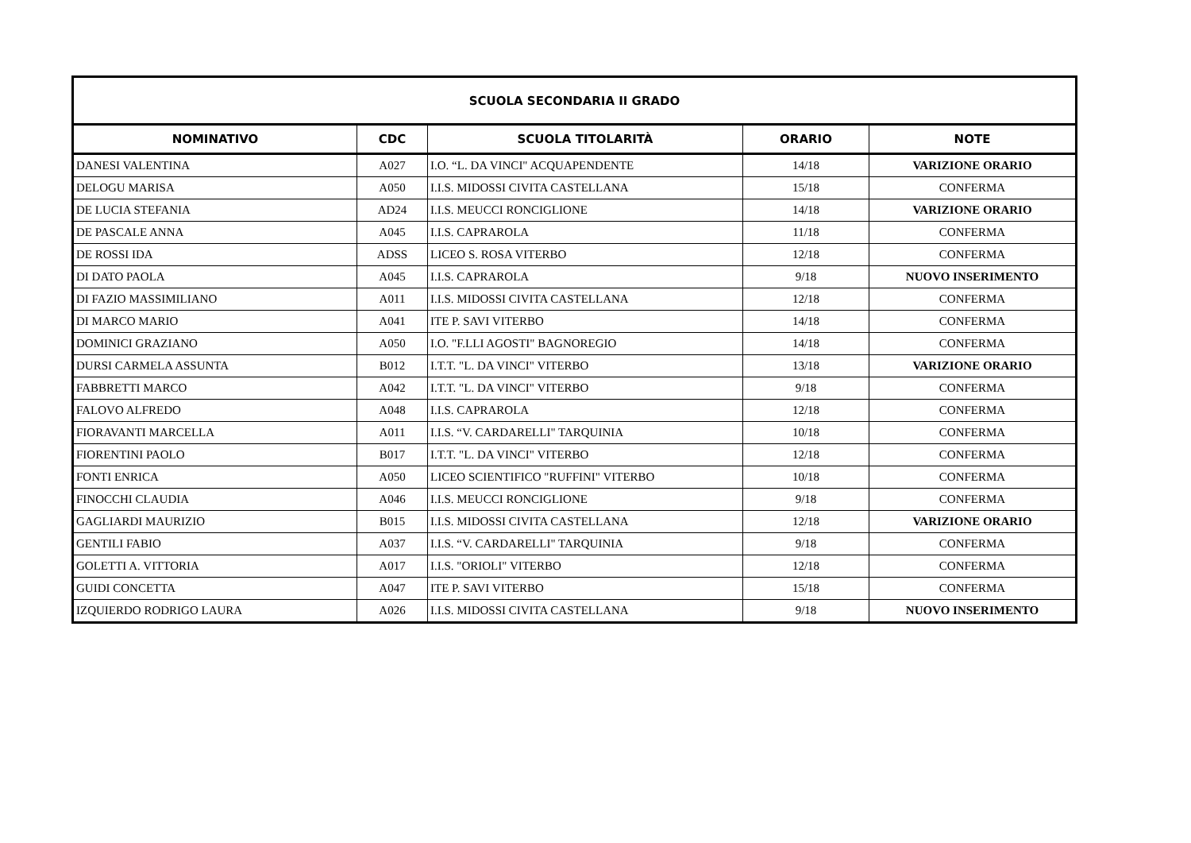| SCUOLA SECONDARIA II GRADO | | | | |
| --- | --- | --- | --- | --- |
| NOMINATIVO | CDC | SCUOLA TITOLARITÀ | ORARIO | NOTE |
| DANESI VALENTINA | A027 | I.O. “L. DA VINCI" ACQUAPENDENTE | 14/18 | VARIZIONE ORARIO |
| DELOGU MARISA | A050 | I.I.S. MIDOSSI CIVITA CASTELLANA | 15/18 | CONFERMA |
| DE LUCIA STEFANIA | AD24 | I.I.S. MEUCCI RONCIGLIONE | 14/18 | VARIZIONE ORARIO |
| DE PASCALE ANNA | A045 | I.I.S. CAPRAROLA | 11/18 | CONFERMA |
| DE ROSSI IDA | ADSS | LICEO S. ROSA VITERBO | 12/18 | CONFERMA |
| DI DATO PAOLA | A045 | I.I.S. CAPRAROLA | 9/18 | NUOVO INSERIMENTO |
| DI FAZIO MASSIMILIANO | A011 | I.I.S. MIDOSSI CIVITA CASTELLANA | 12/18 | CONFERMA |
| DI MARCO MARIO | A041 | ITE P. SAVI VITERBO | 14/18 | CONFERMA |
| DOMINICI GRAZIANO | A050 | I.O. "F.LLI AGOSTI" BAGNOREGIO | 14/18 | CONFERMA |
| DURSI CARMELA ASSUNTA | B012 | I.T.T. "L. DA VINCI" VITERBO | 13/18 | VARIZIONE ORARIO |
| FABBRETTI MARCO | A042 | I.T.T. "L. DA VINCI" VITERBO | 9/18 | CONFERMA |
| FALOVO ALFREDO | A048 | I.I.S. CAPRAROLA | 12/18 | CONFERMA |
| FIORAVANTI MARCELLA | A011 | I.I.S. “V. CARDARELLI" TARQUINIA | 10/18 | CONFERMA |
| FIORENTINI PAOLO | B017 | I.T.T. "L. DA VINCI" VITERBO | 12/18 | CONFERMA |
| FONTI ENRICA | A050 | LICEO SCIENTIFICO "RUFFINI" VITERBO | 10/18 | CONFERMA |
| FINOCCHI CLAUDIA | A046 | I.I.S. MEUCCI RONCIGLIONE | 9/18 | CONFERMA |
| GAGLIARDI MAURIZIO | B015 | I.I.S. MIDOSSI CIVITA CASTELLANA | 12/18 | VARIZIONE ORARIO |
| GENTILI FABIO | A037 | I.I.S. “V. CARDARELLI" TARQUINIA | 9/18 | CONFERMA |
| GOLETTI A. VITTORIA | A017 | I.I.S. "ORIOLI" VITERBO | 12/18 | CONFERMA |
| GUIDI CONCETTA | A047 | ITE P. SAVI VITERBO | 15/18 | CONFERMA |
| IZQUIERDO RODRIGO LAURA | A026 | I.I.S. MIDOSSI CIVITA CASTELLANA | 9/18 | NUOVO INSERIMENTO |